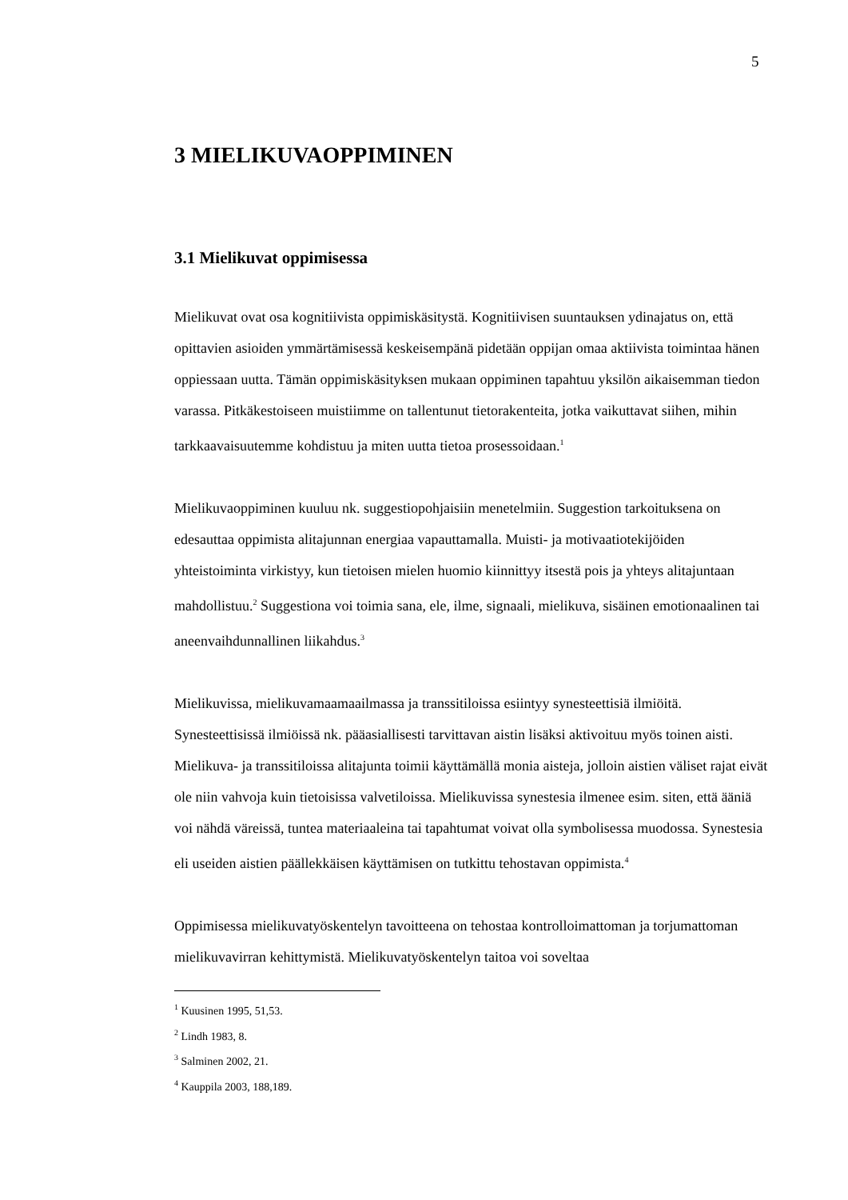5
3 MIELIKUVAOPPIMINEN
3.1 Mielikuvat oppimisessa
Mielikuvat ovat osa kognitiivista oppimiskäsitystä. Kognitiivisen suuntauksen ydinajatus on, että opittavien asioiden ymmärtämisessä keskeisempänä pidetään oppijan omaa aktiivista toimintaa hänen oppiessaan uutta. Tämän oppimiskäsityksen mukaan oppiminen tapahtuu yksilön aikaisemman tiedon varassa. Pitkäkestoiseen muistiimme on tallentunut tietorakenteita, jotka vaikuttavat siihen, mihin tarkkaavaisuutemme kohdistuu ja miten uutta tietoa prosessoidaan.<sup>1</sup>
Mielikuvaoppiminen kuuluu nk. suggestiopohjaisiin menetelmiin. Suggestion tarkoituksena on edesauttaa oppimista alitajunnan energiaa vapauttamalla. Muisti- ja motivaatiotekijöiden yhteistoiminta virkistyy, kun tietoisen mielen huomio kiinnittyy itsestä pois ja yhteys alitajuntaan mahdollistuu.<sup>2</sup> Suggestiona voi toimia sana, ele, ilme, signaali, mielikuva, sisäinen emotionaalinen tai aneenvaihdunnallinen liikahdus.<sup>3</sup>
Mielikuvissa, mielikuvamaamaailmassa ja transsitiloissa esiintyy synesteettisiä ilmiöitä. Synesteettisissä ilmiöissä nk. pääasiallisesti tarvittavan aistin lisäksi aktivoituu myös toinen aisti. Mielikuva- ja transsitiloissa alitajunta toimii käyttämällä monia aisteja, jolloin aistien väliset rajat eivät ole niin vahvoja kuin tietoisissa valvetiloissa. Mielikuvissa synestesia ilmenee esim. siten, että ääniä voi nähdä väreissä, tuntea materiaaleina tai tapahtumat voivat olla symbolisessa muodossa. Synestesia eli useiden aistien päällekkäisen käyttämisen on tutkittu tehostavan oppimista.<sup>4</sup>
Oppimisessa mielikuvatyöskentelyn tavoitteena on tehostaa kontrolloimattoman ja torjumattoman mielikuvavirran kehittymistä. Mielikuvatyöskentelyn taitoa voi soveltaa
<sup>1</sup> Kuusinen 1995, 51,53.
<sup>2</sup> Lindh 1983, 8.
<sup>3</sup> Salminen 2002, 21.
<sup>4</sup> Kauppila 2003, 188,189.